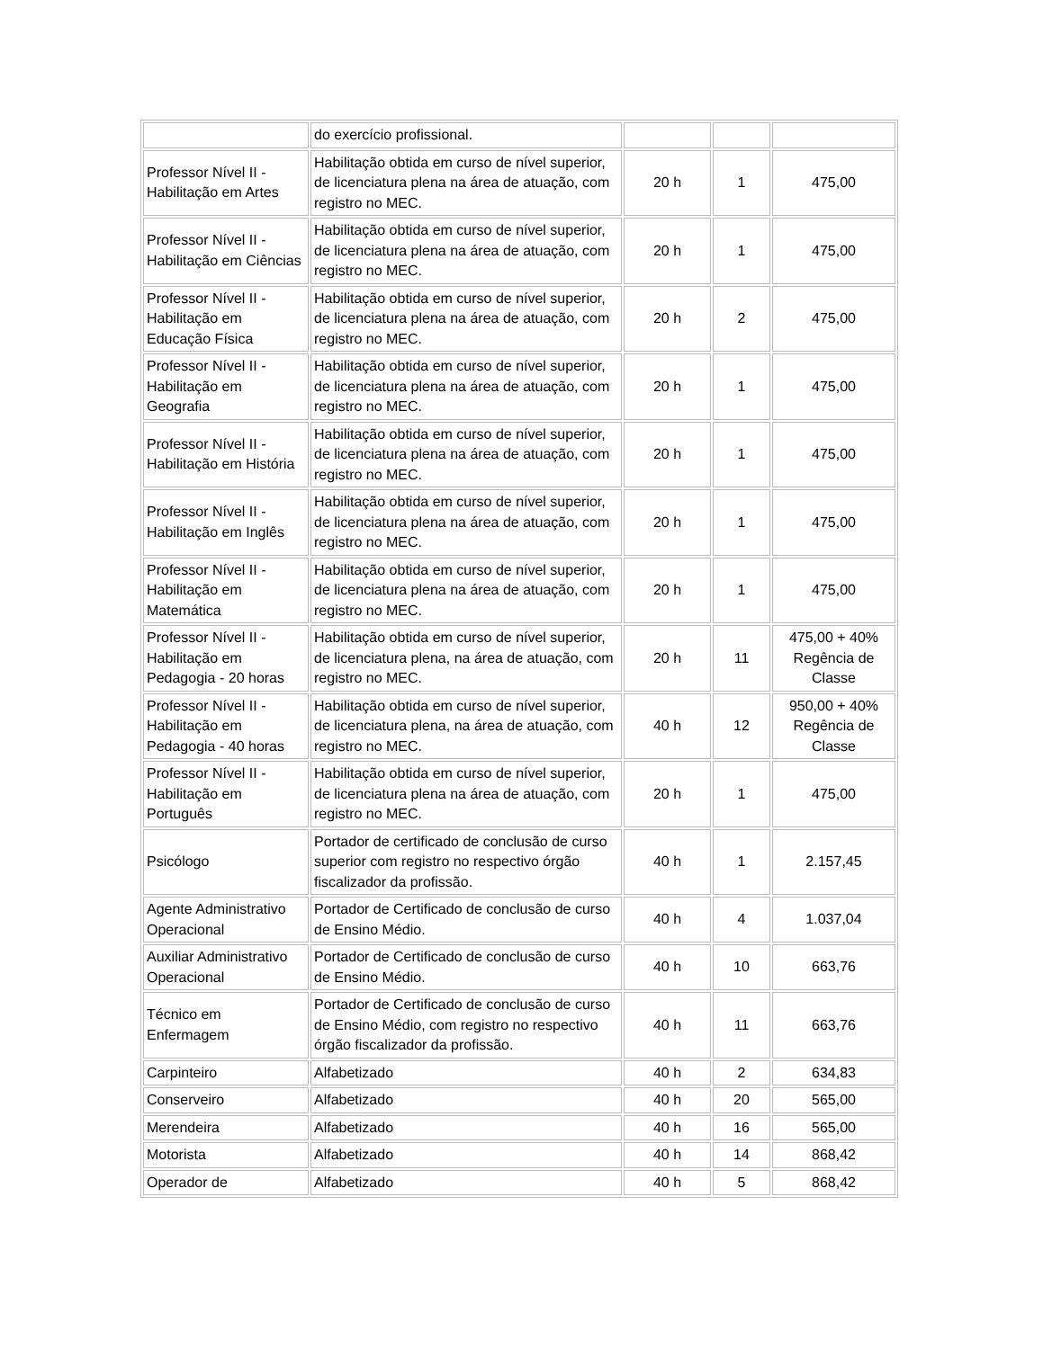| | do exercício profissional. | | | |
| Professor Nível II - Habilitação em Artes | Habilitação obtida em curso de nível superior, de licenciatura plena na área de atuação, com registro no MEC. | 20 h | 1 | 475,00 |
| Professor Nível II - Habilitação em Ciências | Habilitação obtida em curso de nível superior, de licenciatura plena na área de atuação, com registro no MEC. | 20 h | 1 | 475,00 |
| Professor Nível II - Habilitação em Educação Física | Habilitação obtida em curso de nível superior, de licenciatura plena na área de atuação, com registro no MEC. | 20 h | 2 | 475,00 |
| Professor Nível II - Habilitação em Geografia | Habilitação obtida em curso de nível superior, de licenciatura plena na área de atuação, com registro no MEC. | 20 h | 1 | 475,00 |
| Professor Nível II - Habilitação em História | Habilitação obtida em curso de nível superior, de licenciatura plena na área de atuação, com registro no MEC. | 20 h | 1 | 475,00 |
| Professor Nível II - Habilitação em Inglês | Habilitação obtida em curso de nível superior, de licenciatura plena na área de atuação, com registro no MEC. | 20 h | 1 | 475,00 |
| Professor Nível II - Habilitação em Matemática | Habilitação obtida em curso de nível superior, de licenciatura plena na área de atuação, com registro no MEC. | 20 h | 1 | 475,00 |
| Professor Nível II - Habilitação em Pedagogia - 20 horas | Habilitação obtida em curso de nível superior, de licenciatura plena, na área de atuação, com registro no MEC. | 20 h | 11 | 475,00 + 40% Regência de Classe |
| Professor Nível II - Habilitação em Pedagogia - 40 horas | Habilitação obtida em curso de nível superior, de licenciatura plena, na área de atuação, com registro no MEC. | 40 h | 12 | 950,00 + 40% Regência de Classe |
| Professor Nível II - Habilitação em Português | Habilitação obtida em curso de nível superior, de licenciatura plena na área de atuação, com registro no MEC. | 20 h | 1 | 475,00 |
| Psicólogo | Portador de certificado de conclusão de curso superior com registro no respectivo órgão fiscalizador da profissão. | 40 h | 1 | 2.157,45 |
| Agente Administrativo Operacional | Portador de Certificado de conclusão de curso de Ensino Médio. | 40 h | 4 | 1.037,04 |
| Auxiliar Administrativo Operacional | Portador de Certificado de conclusão de curso de Ensino Médio. | 40 h | 10 | 663,76 |
| Técnico em Enfermagem | Portador de Certificado de conclusão de curso de Ensino Médio, com registro no respectivo órgão fiscalizador da profissão. | 40 h | 11 | 663,76 |
| Carpinteiro | Alfabetizado | 40 h | 2 | 634,83 |
| Conserveiro | Alfabetizado | 40 h | 20 | 565,00 |
| Merendeira | Alfabetizado | 40 h | 16 | 565,00 |
| Motorista | Alfabetizado | 40 h | 14 | 868,42 |
| Operador de | Alfabetizado | 40 h | 5 | 868,42 |